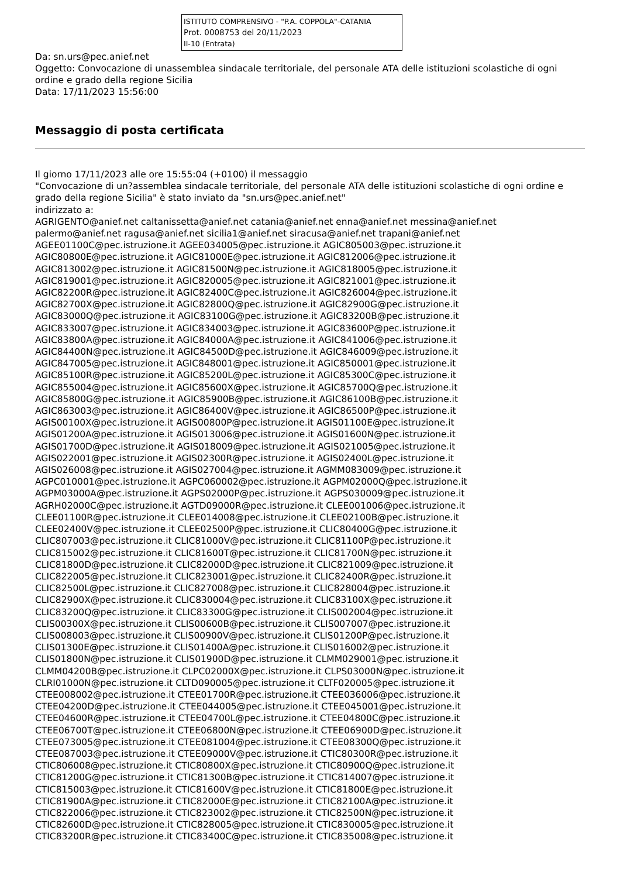ISTITUTO COMPRENSIVO - "P.A. COPPOLA"-CATANIA
Prot. 0008753 del 20/11/2023
II-10 (Entrata)
Da: sn.urs@pec.anief.net
Oggetto: Convocazione di unassemblea sindacale territoriale, del personale ATA delle istituzioni scolastiche di ogni ordine e grado della regione Sicilia
Data: 17/11/2023 15:56:00
Messaggio di posta certificata
Il giorno 17/11/2023 alle ore 15:55:04 (+0100) il messaggio
"Convocazione di un?assemblea sindacale territoriale, del personale ATA delle istituzioni scolastiche di ogni ordine e grado della regione Sicilia" è stato inviato da "sn.urs@pec.anief.net"
indirizzato a:
AGRIGENTO@anief.net caltanissetta@anief.net catania@anief.net enna@anief.net messina@anief.net
palermo@anief.net ragusa@anief.net sicilia1@anief.net siracusa@anief.net trapani@anief.net
AGEE01100C@pec.istruzione.it AGEE034005@pec.istruzione.it AGIC805003@pec.istruzione.it
AGIC80800E@pec.istruzione.it AGIC81000E@pec.istruzione.it AGIC812006@pec.istruzione.it
AGIC813002@pec.istruzione.it AGIC81500N@pec.istruzione.it AGIC818005@pec.istruzione.it
AGIC819001@pec.istruzione.it AGIC820005@pec.istruzione.it AGIC821001@pec.istruzione.it
AGIC82200R@pec.istruzione.it AGIC82400C@pec.istruzione.it AGIC826004@pec.istruzione.it
AGIC82700X@pec.istruzione.it AGIC82800Q@pec.istruzione.it AGIC82900G@pec.istruzione.it
AGIC83000Q@pec.istruzione.it AGIC83100G@pec.istruzione.it AGIC83200B@pec.istruzione.it
AGIC833007@pec.istruzione.it AGIC834003@pec.istruzione.it AGIC83600P@pec.istruzione.it
AGIC83800A@pec.istruzione.it AGIC84000A@pec.istruzione.it AGIC841006@pec.istruzione.it
AGIC84400N@pec.istruzione.it AGIC84500D@pec.istruzione.it AGIC846009@pec.istruzione.it
AGIC847005@pec.istruzione.it AGIC848001@pec.istruzione.it AGIC850001@pec.istruzione.it
AGIC85100R@pec.istruzione.it AGIC85200L@pec.istruzione.it AGIC85300C@pec.istruzione.it
AGIC855004@pec.istruzione.it AGIC85600X@pec.istruzione.it AGIC85700Q@pec.istruzione.it
AGIC85800G@pec.istruzione.it AGIC85900B@pec.istruzione.it AGIC86100B@pec.istruzione.it
AGIC863003@pec.istruzione.it AGIC86400V@pec.istruzione.it AGIC86500P@pec.istruzione.it
AGIS00100X@pec.istruzione.it AGIS00800P@pec.istruzione.it AGIS01100E@pec.istruzione.it
AGIS01200A@pec.istruzione.it AGIS013006@pec.istruzione.it AGIS01600N@pec.istruzione.it
AGIS01700D@pec.istruzione.it AGIS018009@pec.istruzione.it AGIS021005@pec.istruzione.it
AGIS022001@pec.istruzione.it AGIS02300R@pec.istruzione.it AGIS02400L@pec.istruzione.it
AGIS026008@pec.istruzione.it AGIS027004@pec.istruzione.it AGMM083009@pec.istruzione.it
AGPC010001@pec.istruzione.it AGPC060002@pec.istruzione.it AGPM02000Q@pec.istruzione.it
AGPM03000A@pec.istruzione.it AGPS02000P@pec.istruzione.it AGPS030009@pec.istruzione.it
AGRH02000C@pec.istruzione.it AGTD09000R@pec.istruzione.it CLEE001006@pec.istruzione.it
CLEE01100R@pec.istruzione.it CLEE014008@pec.istruzione.it CLEE02100B@pec.istruzione.it
CLEE02400V@pec.istruzione.it CLEE02500P@pec.istruzione.it CLIC80400G@pec.istruzione.it
CLIC807003@pec.istruzione.it CLIC81000V@pec.istruzione.it CLIC81100P@pec.istruzione.it
CLIC815002@pec.istruzione.it CLIC81600T@pec.istruzione.it CLIC81700N@pec.istruzione.it
CLIC81800D@pec.istruzione.it CLIC82000D@pec.istruzione.it CLIC821009@pec.istruzione.it
CLIC822005@pec.istruzione.it CLIC823001@pec.istruzione.it CLIC82400R@pec.istruzione.it
CLIC82500L@pec.istruzione.it CLIC827008@pec.istruzione.it CLIC828004@pec.istruzione.it
CLIC82900X@pec.istruzione.it CLIC830004@pec.istruzione.it CLIC83100X@pec.istruzione.it
CLIC83200Q@pec.istruzione.it CLIC83300G@pec.istruzione.it CLIS002004@pec.istruzione.it
CLIS00300X@pec.istruzione.it CLIS00600B@pec.istruzione.it CLIS007007@pec.istruzione.it
CLIS008003@pec.istruzione.it CLIS00900V@pec.istruzione.it CLIS01200P@pec.istruzione.it
CLIS01300E@pec.istruzione.it CLIS01400A@pec.istruzione.it CLIS016002@pec.istruzione.it
CLIS01800N@pec.istruzione.it CLIS01900D@pec.istruzione.it CLMM029001@pec.istruzione.it
CLMM04200B@pec.istruzione.it CLPC02000X@pec.istruzione.it CLPS03000N@pec.istruzione.it
CLRI01000N@pec.istruzione.it CLTD090005@pec.istruzione.it CLTF020005@pec.istruzione.it
CTEE008002@pec.istruzione.it CTEE01700R@pec.istruzione.it CTEE036006@pec.istruzione.it
CTEE04200D@pec.istruzione.it CTEE044005@pec.istruzione.it CTEE045001@pec.istruzione.it
CTEE04600R@pec.istruzione.it CTEE04700L@pec.istruzione.it CTEE04800C@pec.istruzione.it
CTEE06700T@pec.istruzione.it CTEE06800N@pec.istruzione.it CTEE06900D@pec.istruzione.it
CTEE073005@pec.istruzione.it CTEE081004@pec.istruzione.it CTEE08300Q@pec.istruzione.it
CTEE087003@pec.istruzione.it CTEE09000V@pec.istruzione.it CTIC80300R@pec.istruzione.it
CTIC806008@pec.istruzione.it CTIC80800X@pec.istruzione.it CTIC80900Q@pec.istruzione.it
CTIC81200G@pec.istruzione.it CTIC81300B@pec.istruzione.it CTIC814007@pec.istruzione.it
CTIC815003@pec.istruzione.it CTIC81600V@pec.istruzione.it CTIC81800E@pec.istruzione.it
CTIC81900A@pec.istruzione.it CTIC82000E@pec.istruzione.it CTIC82100A@pec.istruzione.it
CTIC822006@pec.istruzione.it CTIC823002@pec.istruzione.it CTIC82500N@pec.istruzione.it
CTIC82600D@pec.istruzione.it CTIC828005@pec.istruzione.it CTIC830005@pec.istruzione.it
CTIC83200R@pec.istruzione.it CTIC83400C@pec.istruzione.it CTIC835008@pec.istruzione.it